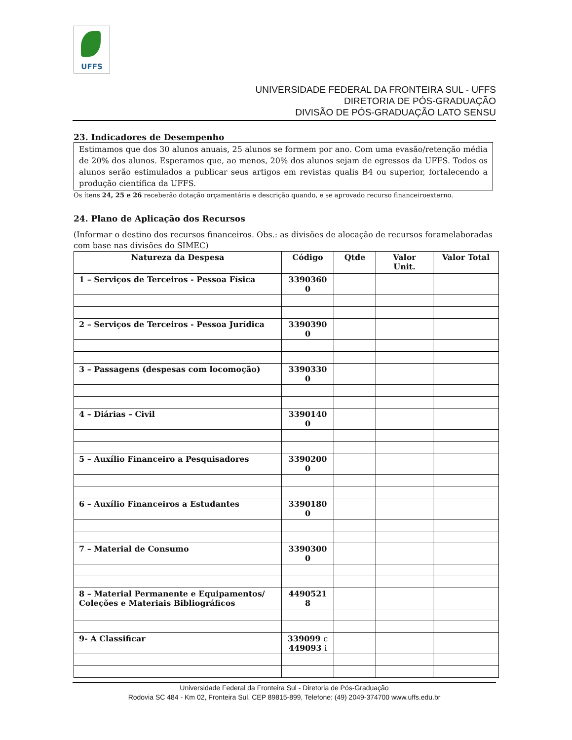UFFS
UNIVERSIDADE FEDERAL DA FRONTEIRA SUL - UFFS
DIRETORIA DE PÓS-GRADUAÇÃO
DIVISÃO DE PÓS-GRADUAÇÃO LATO SENSU
23. Indicadores de Desempenho
Estimamos que dos 30 alunos anuais, 25 alunos se formem por ano. Com uma evasão/retenção média de 20% dos alunos. Esperamos que, ao menos, 20% dos alunos sejam de egressos da UFFS. Todos os alunos serão estimulados a publicar seus artigos em revistas qualis B4 ou superior, fortalecendo a produção científica da UFFS.
Os ítens 24, 25 e 26 receberão dotação orçamentária e descrição quando, e se aprovado recurso financeiroexterno.
24. Plano de Aplicação dos Recursos
(Informar o destino dos recursos financeiros. Obs.: as divisões de alocação de recursos foramelaboradas com base nas divisões do SIMEC)
| Natureza da Despesa | Código | Qtde | Valor Unit. | Valor Total |
| --- | --- | --- | --- | --- |
| 1 – Serviços de Terceiros - Pessoa Física | 3390360 0 | | | |
| 2 – Serviços de Terceiros - Pessoa Jurídica | 3390390 0 | | | |
| 3 – Passagens (despesas com locomoção) | 3390330 0 | | | |
| 4 – Diárias – Civil | 3390140 0 | | | |
| 5 – Auxílio Financeiro a Pesquisadores | 3390200 0 | | | |
| 6 – Auxílio Financeiros a Estudantes | 3390180 0 | | | |
| 7 – Material de Consumo | 3390300 0 | | | |
| 8 – Material Permanente e Equipamentos/ Coleções e Materiais Bibliográficos | 4490521 8 | | | |
| 9- A Classificar | 339099 c 449093 i | | | |
Universidade Federal da Fronteira Sul - Diretoria de Pós-Graduação
Rodovia SC 484 - Km 02, Fronteira Sul, CEP 89815-899, Telefone: (49) 2049-374700 www.uffs.edu.br